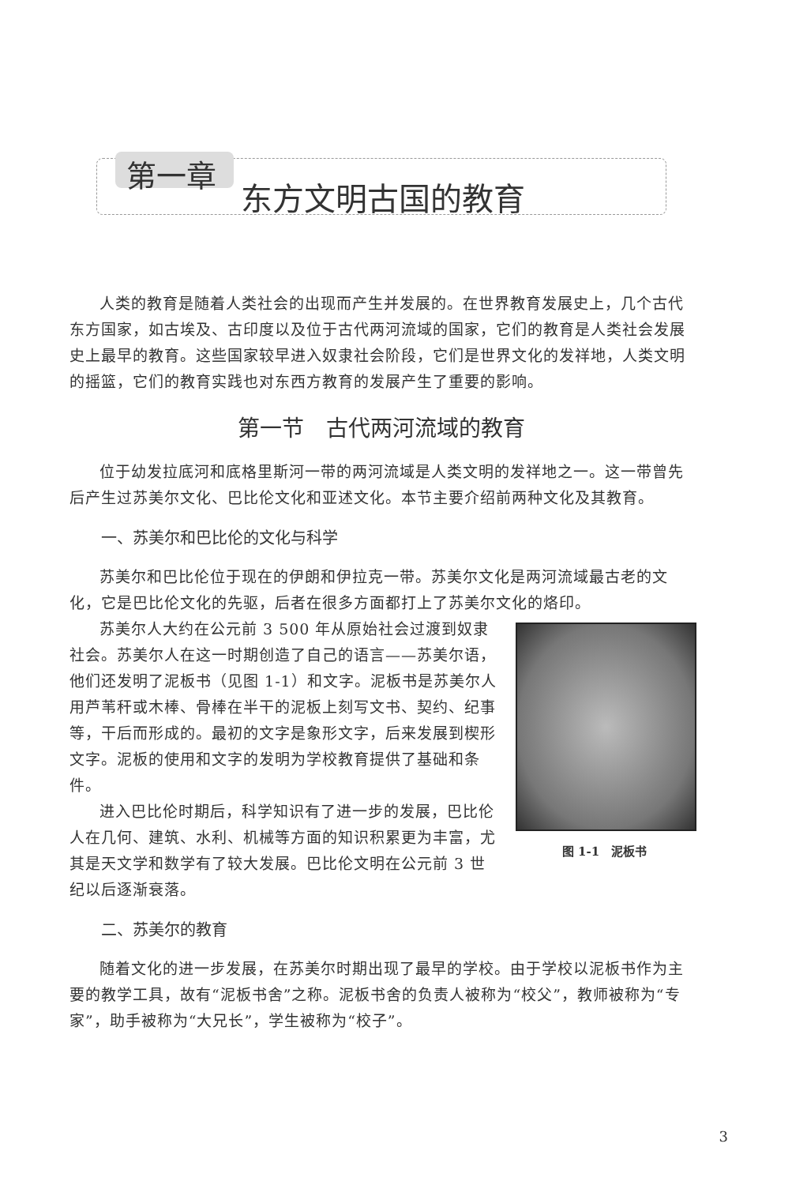第一章
东方文明古国的教育
人类的教育是随着人类社会的出现而产生并发展的。在世界教育发展史上，几个古代东方国家，如古埃及、古印度以及位于古代两河流域的国家，它们的教育是人类社会发展史上最早的教育。这些国家较早进入奴隶社会阶段，它们是世界文化的发祥地，人类文明的摇篮，它们的教育实践也对东西方教育的发展产生了重要的影响。
第一节　古代两河流域的教育
位于幼发拉底河和底格里斯河一带的两河流域是人类文明的发祥地之一。这一带曾先后产生过苏美尔文化、巴比伦文化和亚述文化。本节主要介绍前两种文化及其教育。
一、苏美尔和巴比伦的文化与科学
苏美尔和巴比伦位于现在的伊朗和伊拉克一带。苏美尔文化是两河流域最古老的文化，它是巴比伦文化的先驱，后者在很多方面都打上了苏美尔文化的烙印。
图 1-1　泥板书
苏美尔人大约在公元前 3 500 年从原始社会过渡到奴隶社会。苏美尔人在这一时期创造了自己的语言——苏美尔语，他们还发明了泥板书（见图 1-1）和文字。泥板书是苏美尔人用芦苇秆或木棒、骨棒在半干的泥板上刻写文书、契约、纪事等，干后而形成的。最初的文字是象形文字，后来发展到楔形文字。泥板的使用和文字的发明为学校教育提供了基础和条件。
进入巴比伦时期后，科学知识有了进一步的发展，巴比伦人在几何、建筑、水利、机械等方面的知识积累更为丰富，尤其是天文学和数学有了较大发展。巴比伦文明在公元前 3 世纪以后逐渐衰落。
二、苏美尔的教育
随着文化的进一步发展，在苏美尔时期出现了最早的学校。由于学校以泥板书作为主要的教学工具，故有“泥板书舍”之称。泥板书舍的负责人被称为“校父”，教师被称为“专家”，助手被称为“大兄长”，学生被称为“校子”。
3